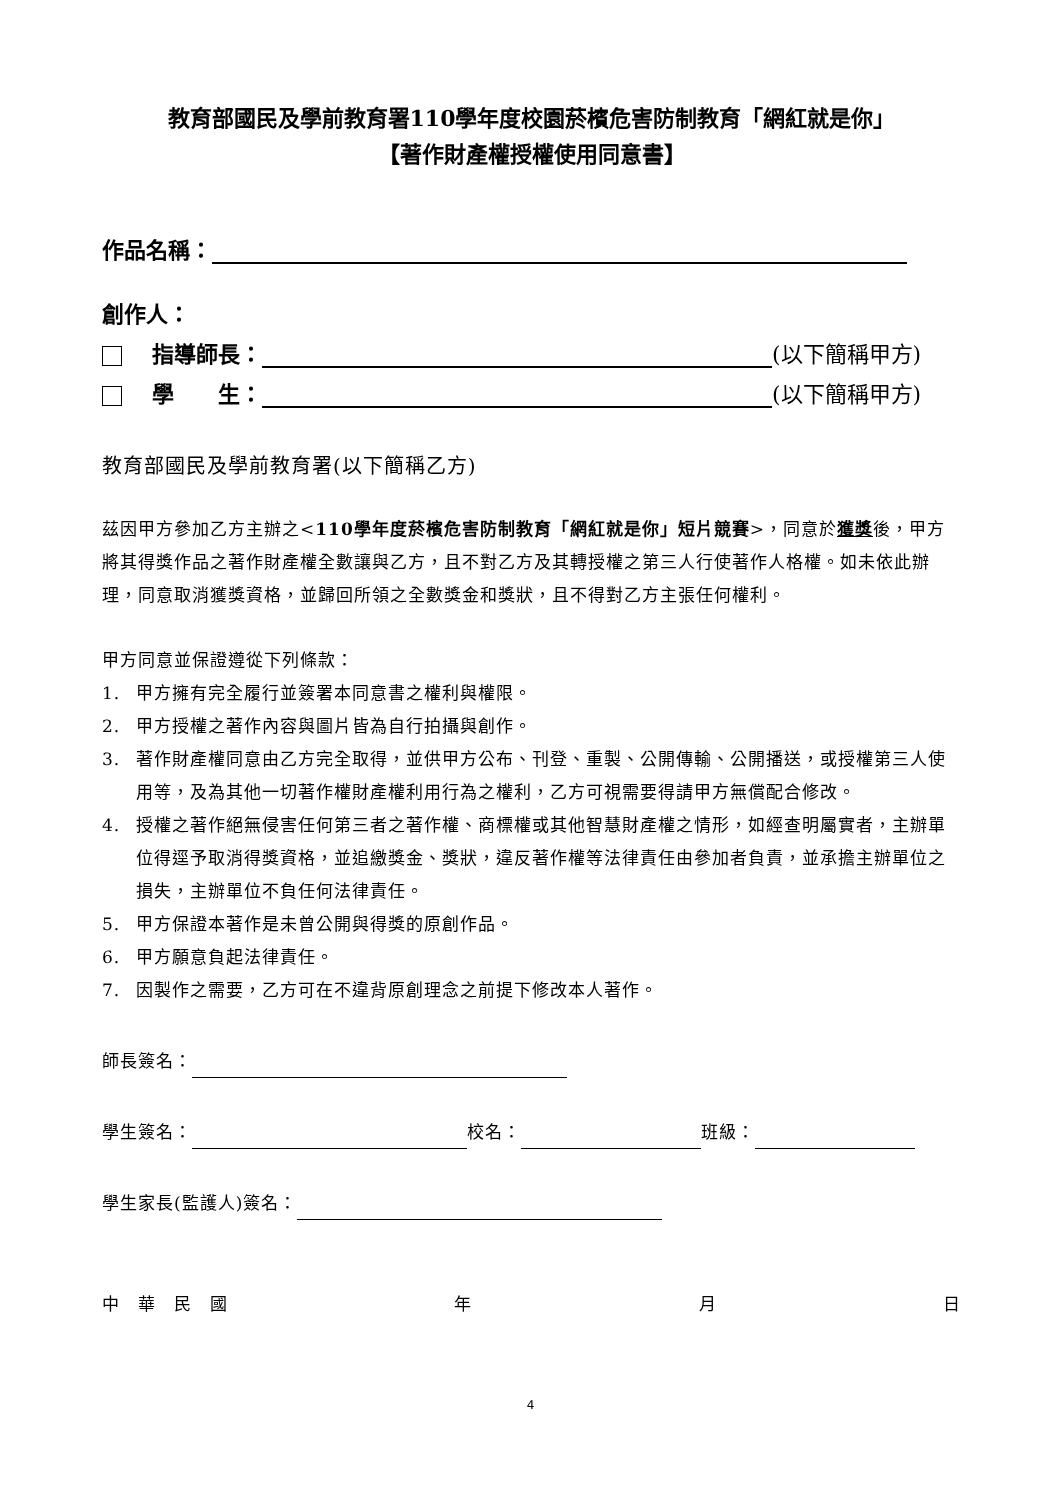教育部國民及學前教育署110學年度校園菸檳危害防制教育「網紅就是你」
【著作財產權授權使用同意書】
作品名稱：
創作人：
指導師長： (以下簡稱甲方)
學　　生： (以下簡稱甲方)
教育部國民及學前教育署(以下簡稱乙方)
茲因甲方參加乙方主辦之<110學年度菸檳危害防制教育「網紅就是你」短片競賽>，同意於獲獎後，甲方將其得獎作品之著作財產權全數讓與乙方，且不對乙方及其轉授權之第三人行使著作人格權。如未依此辦理，同意取消獲獎資格，並歸回所領之全數獎金和獎狀，且不得對乙方主張任何權利。
甲方同意並保證遵從下列條款：
1. 甲方擁有完全履行並簽署本同意書之權利與權限。
2. 甲方授權之著作內容與圖片皆為自行拍攝與創作。
3. 著作財產權同意由乙方完全取得，並供甲方公布、刊登、重製、公開傳輸、公開播送，或授權第三人使用等，及為其他一切著作權財產權利用行為之權利，乙方可視需要得請甲方無償配合修改。
4. 授權之著作絕無侵害任何第三者之著作權、商標權或其他智慧財產權之情形，如經查明屬實者，主辦單位得逕予取消得獎資格，並追繳獎金、獎狀，違反著作權等法律責任由參加者負責，並承擔主辦單位之損失，主辦單位不負任何法律責任。
5. 甲方保證本著作是未曾公開與得獎的原創作品。
6. 甲方願意負起法律責任。
7. 因製作之需要，乙方可在不違背原創理念之前提下修改本人著作。
師長簽名：
學生簽名： 校名： 班級：
學生家長(監護人)簽名：
中　華　民　國 年 月 日
4